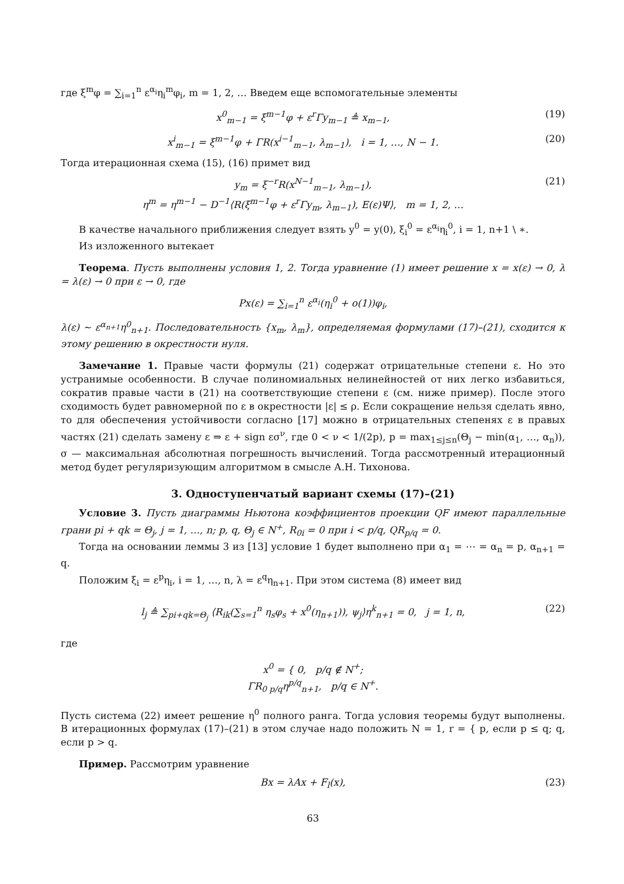где ξ<sup>m</sup>φ = ∑<sub>i=1</sub><sup>n</sup> ε<sup>α<sub>i</sub></sup>η<sub>i</sub><sup>m</sup>φ<sub>i</sub>, m = 1, 2, … Введем еще вспомогательные элементы
x<sup>0</sup><sub>m−1</sub> = ξ<sup>m−1</sup>φ + ε<sup>r</sup>Γy<sub>m−1</sub> ≜ x<sub>m−1</sub>, (19)
x<sup>i</sup><sub>m−1</sub> = ξ<sup>m−1</sup>φ + ΓR(x<sup>i−1</sup><sub>m−1</sub>, λ<sub>m−1</sub>), i = 1, …, N − 1. (20)
Тогда итерационная схема (15), (16) примет вид
y<sub>m</sub> = ξ<sup>−r</sup>R(x<sup>N−1</sup><sub>m−1</sub>, λ<sub>m−1</sub>),
η<sup>m</sup> = η<sup>m−1</sup> − D<sup>−1</sup>⟨R(ξ<sup>m−1</sup>φ + ε<sup>r</sup>Γy<sub>m</sub>, λ<sub>m−1</sub>), E(ε)Ψ⟩, m = 1, 2, … (21)
В качестве начального приближения следует взять y<sup>0</sup> = y(0), ξ<sub>i</sub><sup>0</sup> = ε<sup>α<sub>i</sub></sup>η<sub>i</sub><sup>0</sup>, i = 1, n+1 \ ∗.
Из изложенного вытекает
Теорема. Пусть выполнены условия 1, 2. Тогда уравнение (1) имеет решение x = x(ε) → 0, λ = λ(ε) → 0 при ε → 0, где
Px(ε) = ∑<sub>i=1</sub><sup>n</sup> ε<sup>α<sub>i</sub></sup>(η<sub>i</sub><sup>0</sup> + o(1))φ<sub>i</sub>,
λ(ε) ∼ ε<sup>α<sub>n+1</sub></sup>η<sup>0</sup><sub>n+1</sub>. Последовательность {x<sub>m</sub>, λ<sub>m</sub>}, определяемая формулами (17)–(21), сходится к этому решению в окрестности нуля.
Замечание 1. Правые части формулы (21) содержат отрицательные степени ε. Но это устранимые особенности. В случае полиномиальных нелинейностей от них легко избавиться, сократив правые части в (21) на соответствующие степени ε (см. ниже пример). После этого сходимость будет равномерной по ε в окрестности |ε| ≤ ρ. Если сокращение нельзя сделать явно, то для обеспечения устойчивости согласно [17] можно в отрицательных степенях ε в правых частях (21) сделать замену ε ⇒ ε + sign εσ<sup>ν</sup>, где 0 < ν < 1/(2p), p = max<sub>1≤j≤n</sub>(Θ<sub>j</sub> − min(α<sub>1</sub>, …, α<sub>n</sub>)), σ — максимальная абсолютная погрешность вычислений. Тогда рассмотренный итерационный метод будет регуляризующим алгоритмом в смысле А.Н. Тихонова.
3. Одноступенчатый вариант схемы (17)–(21)
Условие 3. Пусть диаграммы Ньютона коэффициентов проекции QF имеют параллельные грани pi + qk = Θ<sub>j</sub>, j = 1, …, n; p, q, Θ<sub>j</sub> ∈ N<sup>+</sup>, R<sub>0i</sub> = 0 при i < p/q, QR<sub>p/q</sub> = 0.
Тогда на основании леммы 3 из [13] условие 1 будет выполнено при α<sub>1</sub> = ⋯ = α<sub>n</sub> = p, α<sub>n+1</sub> = q.
Положим ξ<sub>i</sub> = ε<sup>p</sup>η<sub>i</sub>, i = 1, …, n, λ = ε<sup>q</sup>η<sub>n+1</sub>. При этом система (8) имеет вид
l<sub>j</sub> ≜ ∑<sub>pi+qk=Θ<sub>j</sub></sub> ⟨R<sub>ik</sub>(∑<sub>s=1</sub><sup>n</sup> η<sub>s</sub>φ<sub>s</sub> + x<sup>0</sup>(η<sub>n+1</sub>)), ψ<sub>j</sub>⟩η<sup>k</sup><sub>n+1</sub> = 0, j = 1, n, (22)
где
x<sup>0</sup> = { 0, p/q ∉ N<sup>+</sup>;
ΓR<sub>0 p/q</sub>η<sup>p/q</sup><sub>n+1</sub>, p/q ∈ N<sup>+</sup>.
Пусть система (22) имеет решение η<sup>0</sup> полного ранга. Тогда условия теоремы будут выполнены. В итерационных формулах (17)–(21) в этом случае надо положить N = 1, r = { p, если p ≤ q; q, если p > q.
Пример. Рассмотрим уравнение
Bx = λAx + F<sub>l</sub>(x), (23)
63